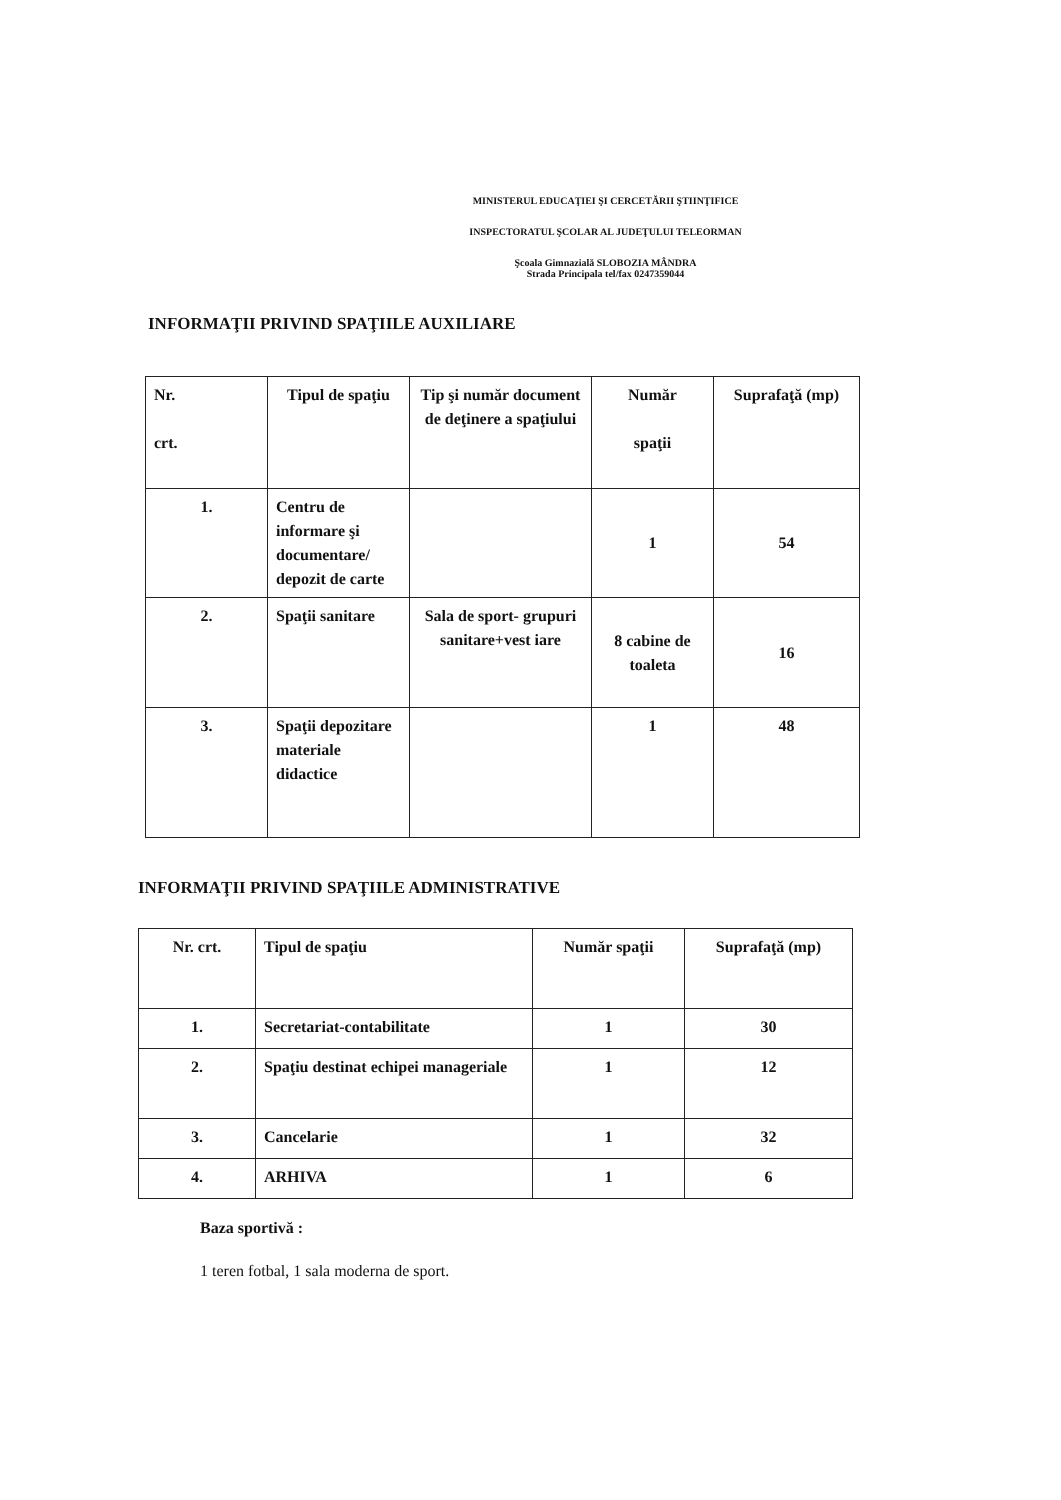MINISTERUL EDUCAŢIEI ŞI CERCETĂRII ŞTIINŢIFICE
INSPECTORATUL ŞCOLAR AL JUDEŢULUI TELEORMAN
Şcoala Gimnazială SLOBOZIA MÂNDRA
Strada Principala tel/fax 0247359044
INFORMAŢII PRIVIND SPAŢIILE AUXILIARE
| Nr. crt. | Tipul de spaţiu | Tip şi număr document de deţinere a spaţiului | Număr spaţii | Suprafaţă (mp) |
| 1. | Centru de informare şi documentare/ depozit de carte | | 1 | 54 |
| 2. | Spaţii sanitare | Sala de sport- grupuri sanitare+vest iare | 8 cabine de toaleta | 16 |
| 3. | Spaţii depozitare materiale didactice | | 1 | 48 |
INFORMAŢII PRIVIND SPAŢIILE ADMINISTRATIVE
| Nr. crt. | Tipul de spaţiu | Număr spaţii | Suprafaţă (mp) |
| 1. | Secretariat-contabilitate | 1 | 30 |
| 2. | Spaţiu destinat echipei manageriale | 1 | 12 |
| 3. | Cancelarie | 1 | 32 |
| 4. | ARHIVA | 1 | 6 |
Baza sportivă :
1 teren fotbal, 1 sala moderna de sport.